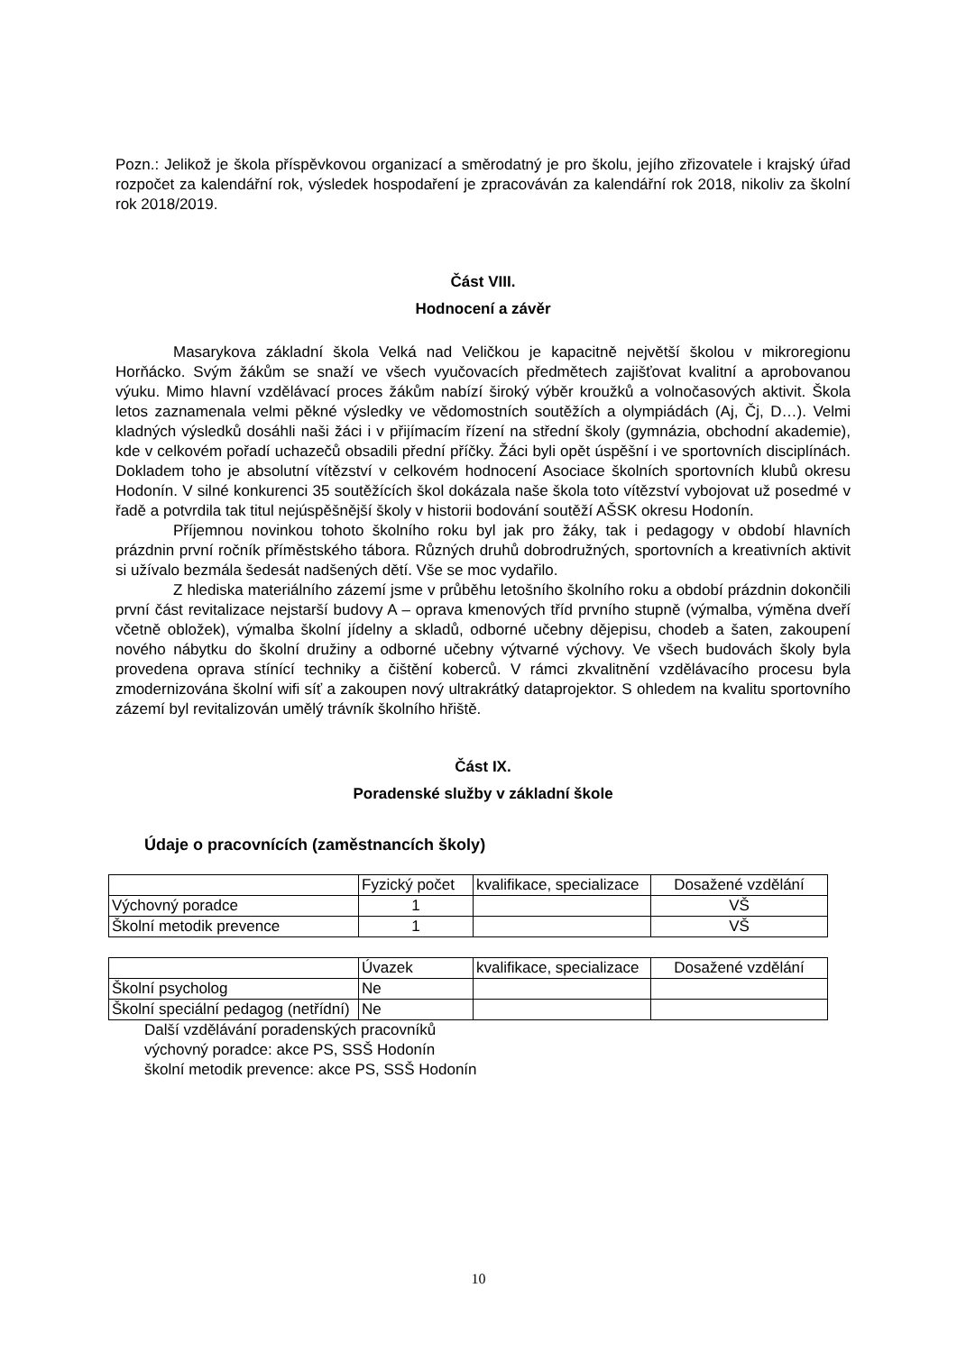Pozn.: Jelikož je škola příspěvkovou organizací a směrodatný je pro školu, jejího zřizovatele i krajský úřad rozpočet za kalendářní rok, výsledek hospodaření je zpracováván za kalendářní rok 2018, nikoliv za školní rok 2018/2019.
Část VIII.
Hodnocení a závěr
Masarykova základní škola Velká nad Veličkou je kapacitně největší školou v mikroregionu Horňácko. Svým žákům se snaží ve všech vyučovacích předmětech zajišťovat kvalitní a aprobovanou výuku. Mimo hlavní vzdělávací proces žákům nabízí široký výběr kroužků a volnočasových aktivit. Škola letos zaznamenala velmi pěkné výsledky ve vědomostních soutěžích a olympiádách (Aj, Čj, D…). Velmi kladných výsledků dosáhli naši žáci i v přijímacím řízení na střední školy (gymnázia, obchodní akademie), kde v celkovém pořadí uchazečů obsadili přední příčky. Žáci byli opět úspěšní i ve sportovních disciplínách. Dokladem toho je absolutní vítězství v celkovém hodnocení Asociace školních sportovních klubů okresu Hodonín. V silné konkurenci 35 soutěžících škol dokázala naše škola toto vítězství vybojovat už posedmé v řadě a potvrdila tak titul nejúspěšnější školy v historii bodování soutěží AŠSK okresu Hodonín.
Příjemnou novinkou tohoto školního roku byl jak pro žáky, tak i pedagogy v období hlavních prázdnin první ročník příměstského tábora. Různých druhů dobrodružných, sportovních a kreativních aktivit si užívalo bezmála šedesát nadšených dětí. Vše se moc vydařilo.
Z hlediska materiálního zázemí jsme v průběhu letošního školního roku a období prázdnin dokončili první část revitalizace nejstarší budovy A – oprava kmenových tříd prvního stupně (výmalba, výměna dveří včetně obložek), výmalba školní jídelny a skladů, odborné učebny dějepisu, chodeb a šaten, zakoupení nového nábytku do školní družiny a odborné učebny výtvarné výchovy. Ve všech budovách školy byla provedena oprava stínící techniky a čištění koberců. V rámci zkvalitnění vzdělávacího procesu byla zmodernizována školní wifi síť a zakoupen nový ultrakrátký dataprojektor. S ohledem na kvalitu sportovního zázemí byl revitalizován umělý trávník školního hřiště.
Část IX.
Poradenské služby v základní škole
Údaje o pracovnících (zaměstnancích školy)
| | Fyzický počet | kvalifikace, specializace | Dosažené vzdělání |
| Výchovný poradce | 1 | | VŠ |
| Školní metodik prevence | 1 | | VŠ |
| | Úvazek | kvalifikace, specializace | Dosažené vzdělání |
| Školní psycholog | Ne | | |
| Školní speciální pedagog (netřídní) | Ne | | |
Další vzdělávání poradenských pracovníků
výchovný poradce: akce PS, SSŠ Hodonín
školní metodik prevence: akce PS, SSŠ Hodonín
10